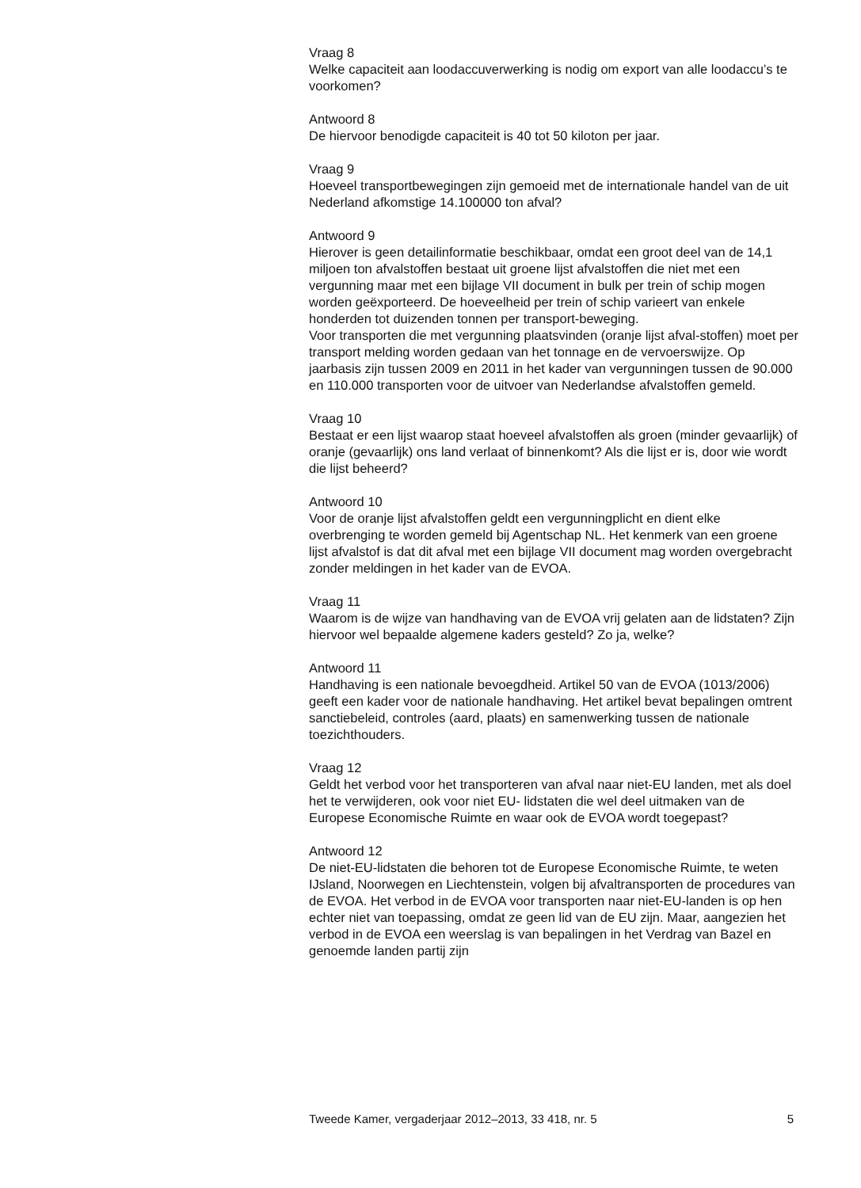Vraag 8
Welke capaciteit aan loodaccuverwerking is nodig om export van alle loodaccu’s te voorkomen?
Antwoord 8
De hiervoor benodigde capaciteit is 40 tot 50 kiloton per jaar.
Vraag 9
Hoeveel transportbewegingen zijn gemoeid met de internationale handel van de uit Nederland afkomstige 14.100000 ton afval?
Antwoord 9
Hierover is geen detailinformatie beschikbaar, omdat een groot deel van de 14,1 miljoen ton afvalstoffen bestaat uit groene lijst afvalstoffen die niet met een vergunning maar met een bijlage VII document in bulk per trein of schip mogen worden geëxporteerd. De hoeveelheid per trein of schip varieert van enkele honderden tot duizenden tonnen per transport-beweging.
Voor transporten die met vergunning plaatsvinden (oranje lijst afval-stoffen) moet per transport melding worden gedaan van het tonnage en de vervoerswijze. Op jaarbasis zijn tussen 2009 en 2011 in het kader van vergunningen tussen de 90.000 en 110.000 transporten voor de uitvoer van Nederlandse afvalstoffen gemeld.
Vraag 10
Bestaat er een lijst waarop staat hoeveel afvalstoffen als groen (minder gevaarlijk) of oranje (gevaarlijk) ons land verlaat of binnenkomt? Als die lijst er is, door wie wordt die lijst beheerd?
Antwoord 10
Voor de oranje lijst afvalstoffen geldt een vergunningplicht en dient elke overbrenging te worden gemeld bij Agentschap NL. Het kenmerk van een groene lijst afvalstof is dat dit afval met een bijlage VII document mag worden overgebracht zonder meldingen in het kader van de EVOA.
Vraag 11
Waarom is de wijze van handhaving van de EVOA vrij gelaten aan de lidstaten? Zijn hiervoor wel bepaalde algemene kaders gesteld? Zo ja, welke?
Antwoord 11
Handhaving is een nationale bevoegdheid. Artikel 50 van de EVOA (1013/2006) geeft een kader voor de nationale handhaving. Het artikel bevat bepalingen omtrent sanctiebeleid, controles (aard, plaats) en samenwerking tussen de nationale toezichthouders.
Vraag 12
Geldt het verbod voor het transporteren van afval naar niet-EU landen, met als doel het te verwijderen, ook voor niet EU- lidstaten die wel deel uitmaken van de Europese Economische Ruimte en waar ook de EVOA wordt toegepast?
Antwoord 12
De niet-EU-lidstaten die behoren tot de Europese Economische Ruimte, te weten IJsland, Noorwegen en Liechtenstein, volgen bij afvaltransporten de procedures van de EVOA. Het verbod in de EVOA voor transporten naar niet-EU-landen is op hen echter niet van toepassing, omdat ze geen lid van de EU zijn. Maar, aangezien het verbod in de EVOA een weerslag is van bepalingen in het Verdrag van Bazel en genoemde landen partij zijn
Tweede Kamer, vergaderjaar 2012–2013, 33 418, nr. 5 5